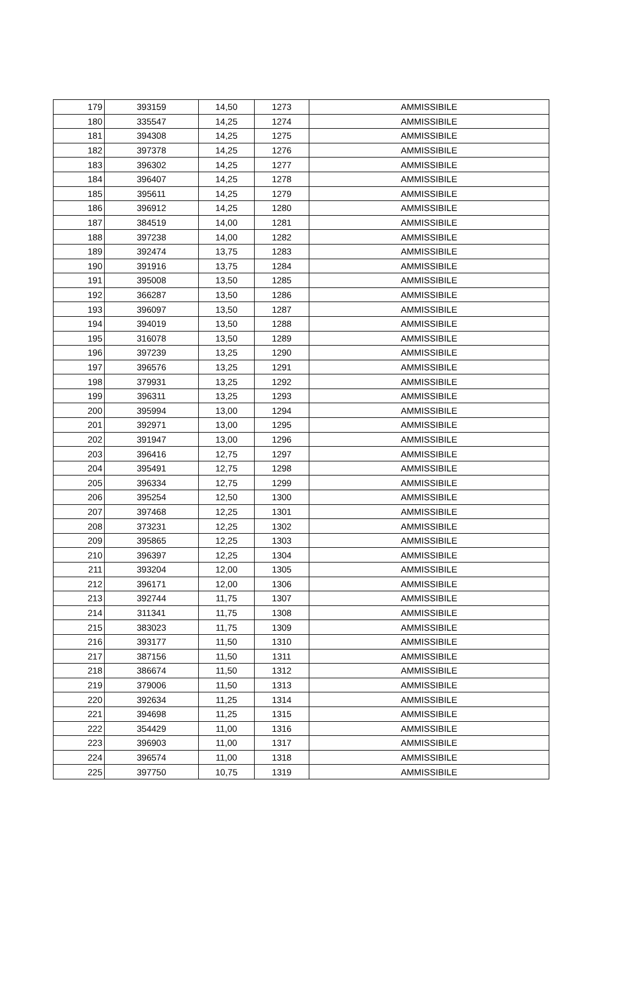| 179 | 393159 | 14,50 | 1273 | AMMISSIBILE |
| 180 | 335547 | 14,25 | 1274 | AMMISSIBILE |
| 181 | 394308 | 14,25 | 1275 | AMMISSIBILE |
| 182 | 397378 | 14,25 | 1276 | AMMISSIBILE |
| 183 | 396302 | 14,25 | 1277 | AMMISSIBILE |
| 184 | 396407 | 14,25 | 1278 | AMMISSIBILE |
| 185 | 395611 | 14,25 | 1279 | AMMISSIBILE |
| 186 | 396912 | 14,25 | 1280 | AMMISSIBILE |
| 187 | 384519 | 14,00 | 1281 | AMMISSIBILE |
| 188 | 397238 | 14,00 | 1282 | AMMISSIBILE |
| 189 | 392474 | 13,75 | 1283 | AMMISSIBILE |
| 190 | 391916 | 13,75 | 1284 | AMMISSIBILE |
| 191 | 395008 | 13,50 | 1285 | AMMISSIBILE |
| 192 | 366287 | 13,50 | 1286 | AMMISSIBILE |
| 193 | 396097 | 13,50 | 1287 | AMMISSIBILE |
| 194 | 394019 | 13,50 | 1288 | AMMISSIBILE |
| 195 | 316078 | 13,50 | 1289 | AMMISSIBILE |
| 196 | 397239 | 13,25 | 1290 | AMMISSIBILE |
| 197 | 396576 | 13,25 | 1291 | AMMISSIBILE |
| 198 | 379931 | 13,25 | 1292 | AMMISSIBILE |
| 199 | 396311 | 13,25 | 1293 | AMMISSIBILE |
| 200 | 395994 | 13,00 | 1294 | AMMISSIBILE |
| 201 | 392971 | 13,00 | 1295 | AMMISSIBILE |
| 202 | 391947 | 13,00 | 1296 | AMMISSIBILE |
| 203 | 396416 | 12,75 | 1297 | AMMISSIBILE |
| 204 | 395491 | 12,75 | 1298 | AMMISSIBILE |
| 205 | 396334 | 12,75 | 1299 | AMMISSIBILE |
| 206 | 395254 | 12,50 | 1300 | AMMISSIBILE |
| 207 | 397468 | 12,25 | 1301 | AMMISSIBILE |
| 208 | 373231 | 12,25 | 1302 | AMMISSIBILE |
| 209 | 395865 | 12,25 | 1303 | AMMISSIBILE |
| 210 | 396397 | 12,25 | 1304 | AMMISSIBILE |
| 211 | 393204 | 12,00 | 1305 | AMMISSIBILE |
| 212 | 396171 | 12,00 | 1306 | AMMISSIBILE |
| 213 | 392744 | 11,75 | 1307 | AMMISSIBILE |
| 214 | 311341 | 11,75 | 1308 | AMMISSIBILE |
| 215 | 383023 | 11,75 | 1309 | AMMISSIBILE |
| 216 | 393177 | 11,50 | 1310 | AMMISSIBILE |
| 217 | 387156 | 11,50 | 1311 | AMMISSIBILE |
| 218 | 386674 | 11,50 | 1312 | AMMISSIBILE |
| 219 | 379006 | 11,50 | 1313 | AMMISSIBILE |
| 220 | 392634 | 11,25 | 1314 | AMMISSIBILE |
| 221 | 394698 | 11,25 | 1315 | AMMISSIBILE |
| 222 | 354429 | 11,00 | 1316 | AMMISSIBILE |
| 223 | 396903 | 11,00 | 1317 | AMMISSIBILE |
| 224 | 396574 | 11,00 | 1318 | AMMISSIBILE |
| 225 | 397750 | 10,75 | 1319 | AMMISSIBILE |